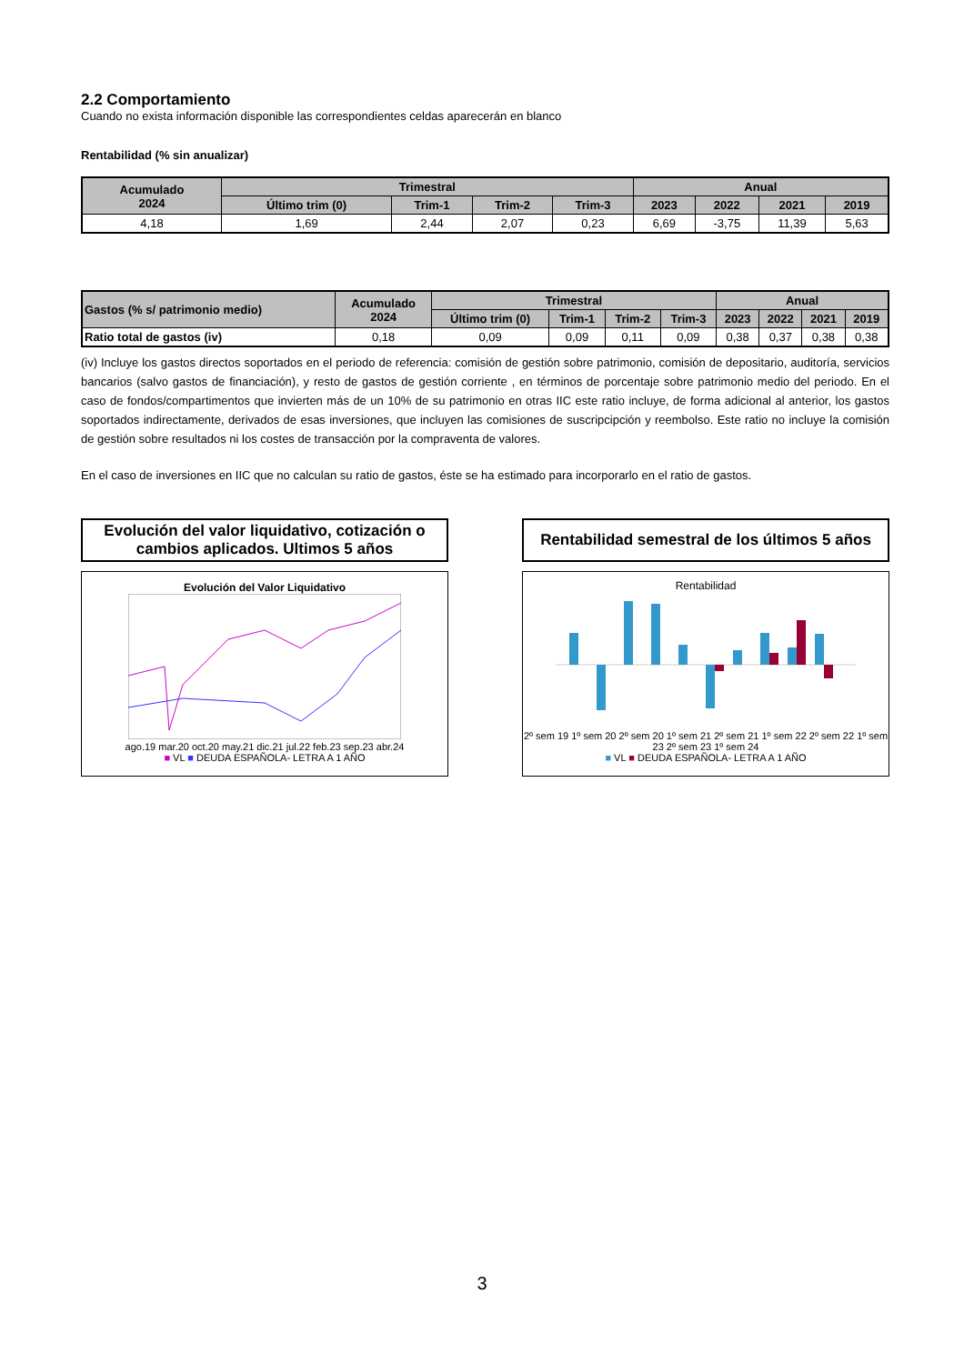2.2 Comportamiento
Cuando no exista información disponible las correspondientes celdas aparecerán en blanco
Rentabilidad (% sin anualizar)
| Acumulado 2024 | Trimestral | | | | Anual | | | |
| --- | --- | --- | --- | --- | --- | --- | --- | --- |
| | Último trim (0) | Trim-1 | Trim-2 | Trim-3 | 2023 | 2022 | 2021 | 2019 |
| 4,18 | 1,69 | 2,44 | 2,07 | 0,23 | 6,69 | -3,75 | 11,39 | 5,63 |
| Gastos (% s/ patrimonio medio) | Acumulado 2024 | Trimestral | | | | Anual | | | |
| --- | --- | --- | --- | --- | --- | --- | --- | --- | --- |
| | | Último trim (0) | Trim-1 | Trim-2 | Trim-3 | 2023 | 2022 | 2021 | 2019 |
| Ratio total de gastos (iv) | 0,18 | 0,09 | 0,09 | 0,11 | 0,09 | 0,38 | 0,37 | 0,38 | 0,38 |
(iv) Incluye los gastos directos soportados en el periodo de referencia: comisión de gestión sobre patrimonio, comisión de depositario, auditoría, servicios bancarios (salvo gastos de financiación), y resto de gastos de gestión corriente , en términos de porcentaje sobre patrimonio medio del periodo. En el caso de fondos/compartimentos que invierten más de un 10% de su patrimonio en otras IIC este ratio incluye, de forma adicional al anterior, los gastos soportados indirectamente, derivados de esas inversiones, que incluyen las comisiones de suscripcipción y reembolso. Este ratio no incluye la comisión de gestión sobre resultados ni los costes de transacción por la compraventa de valores.
En el caso de inversiones en IIC que no calculan su ratio de gastos, éste se ha estimado para incorporarlo en el ratio de gastos.
Evolución del valor liquidativo, cotización o cambios aplicados. Ultimos 5 años
Evolución del Valor Liquidativo
ago.19 mar.20 oct.20 may.21 dic.21 jul.22 feb.23 sep.23 abr.24
■ VL ■ DEUDA ESPAÑOLA- LETRA A 1 AÑO
Rentabilidad semestral de los últimos 5 años
Rentabilidad
2º sem 19 1º sem 20 2º sem 20 1º sem 21 2º sem 21 1º sem 22 2º sem 22 1º sem 23 2º sem 23 1º sem 24
■ VL ■ DEUDA ESPAÑOLA- LETRA A 1 AÑO
3